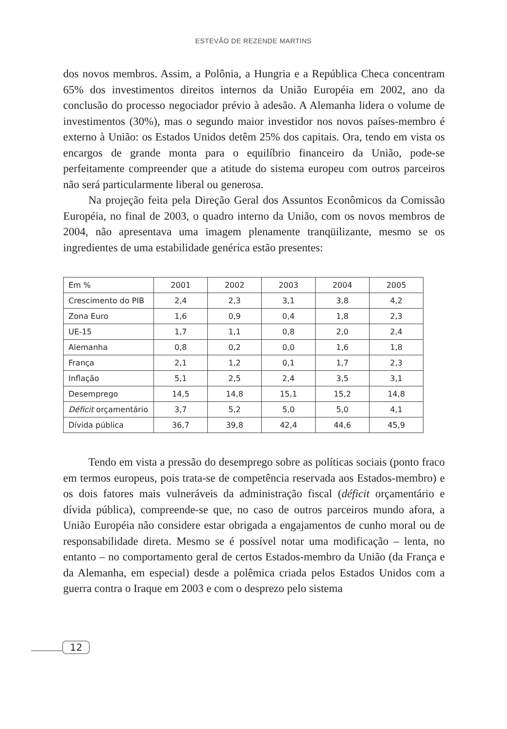ESTEVÃO DE REZENDE MARTINS
dos novos membros. Assim, a Polônia, a Hungria e a República Checa concentram 65% dos investimentos direitos internos da União Européia em 2002, ano da conclusão do processo negociador prévio à adesão. A Alemanha lidera o volume de investimentos (30%), mas o segundo maior investidor nos novos países-membro é externo à União: os Estados Unidos detêm 25% dos capitais. Ora, tendo em vista os encargos de grande monta para o equilíbrio financeiro da União, pode-se perfeitamente compreender que a atitude do sistema europeu com outros parceiros não será particularmente liberal ou generosa.
Na projeção feita pela Direção Geral dos Assuntos Econômicos da Comissão Européia, no final de 2003, o quadro interno da União, com os novos membros de 2004, não apresentava uma imagem plenamente tranqüilizante, mesmo se os ingredientes de uma estabilidade genérica estão presentes:
| Em % | 2001 | 2002 | 2003 | 2004 | 2005 |
| Crescimento do PIB | 2,4 | 2,3 | 3,1 | 3,8 | 4,2 |
| Zona Euro | 1,6 | 0,9 | 0,4 | 1,8 | 2,3 |
| UE-15 | 1,7 | 1,1 | 0,8 | 2,0 | 2,4 |
| Alemanha | 0,8 | 0,2 | 0,0 | 1,6 | 1,8 |
| França | 2,1 | 1,2 | 0,1 | 1,7 | 2,3 |
| Inflação | 5,1 | 2,5 | 2,4 | 3,5 | 3,1 |
| Desemprego | 14,5 | 14,8 | 15,1 | 15,2 | 14,8 |
| Déficit orçamentário | 3,7 | 5,2 | 5,0 | 5,0 | 4,1 |
| Dívida pública | 36,7 | 39,8 | 42,4 | 44,6 | 45,9 |
Tendo em vista a pressão do desemprego sobre as políticas sociais (ponto fraco em termos europeus, pois trata-se de competência reservada aos Estados-membro) e os dois fatores mais vulneráveis da administração fiscal (déficit orçamentário e dívida pública), compreende-se que, no caso de outros parceiros mundo afora, a União Européia não considere estar obrigada a engajamentos de cunho moral ou de responsabilidade direta. Mesmo se é possível notar uma modificação – lenta, no entanto – no comportamento geral de certos Estados-membro da União (da França e da Alemanha, em especial) desde a polêmica criada pelos Estados Unidos com a guerra contra o Iraque em 2003 e com o desprezo pelo sistema
12